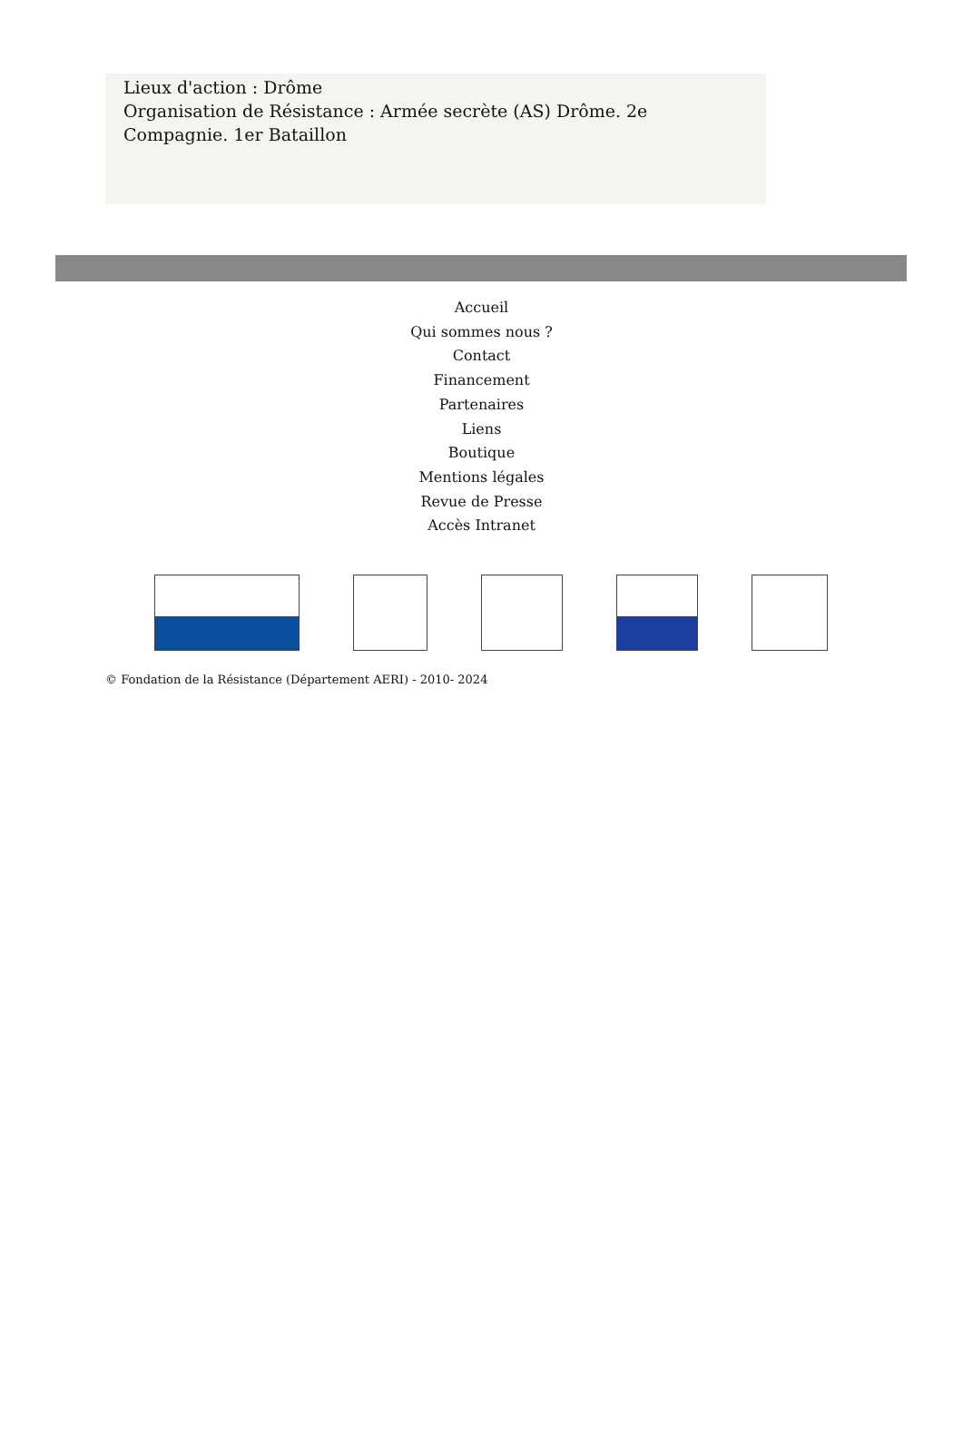Lieux d'action : Drôme
Organisation de Résistance : Armée secrète (AS) Drôme. 2e Compagnie. 1er Bataillon
Accueil
Qui sommes nous ?
Contact
Financement
Partenaires
Liens
Boutique
Mentions légales
Revue de Presse
Accès Intranet
© Fondation de la Résistance (Département AERI) - 2010- 2024